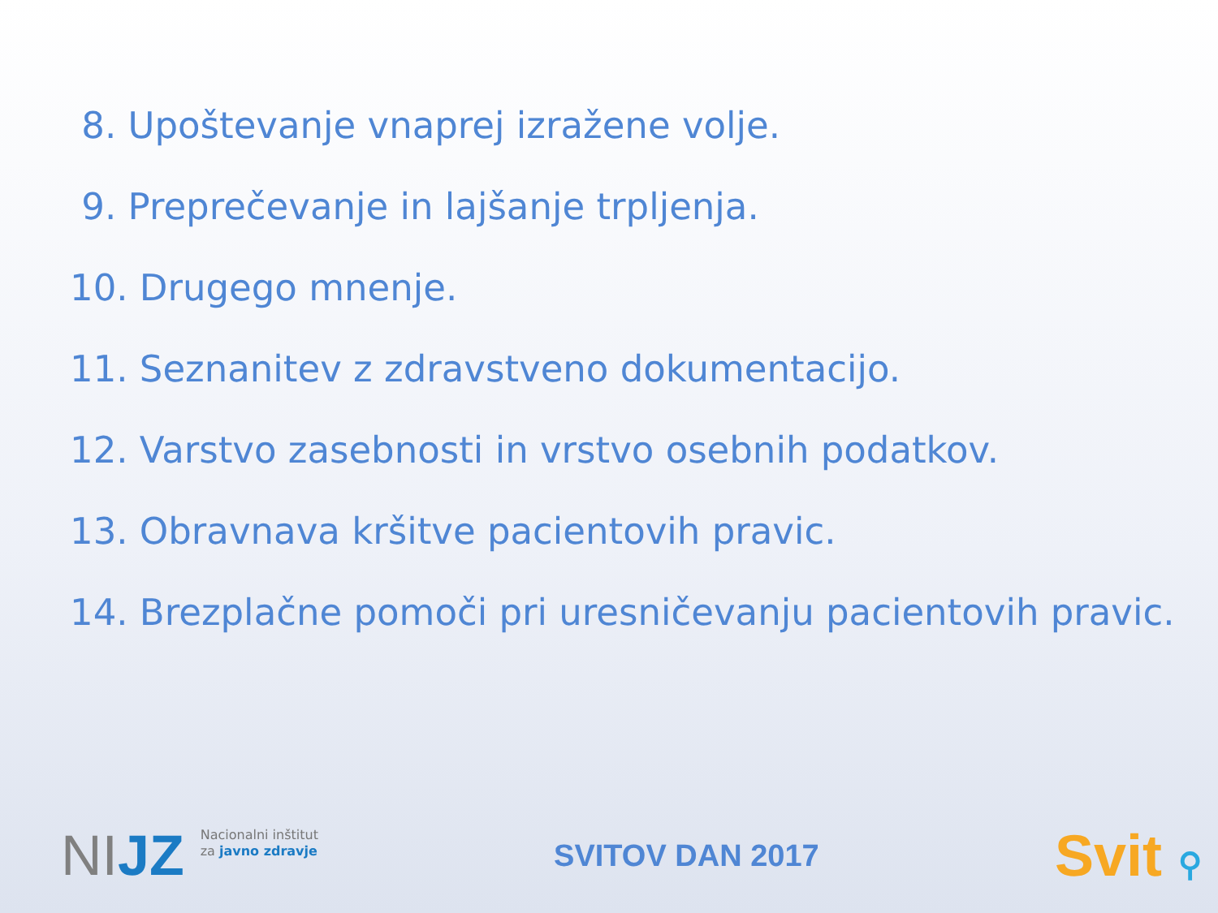8. Upoštevanje vnaprej izražene volje.
9. Preprečevanje in lajšanje trpljenja.
10. Drugego mnenje.
11. Seznanitev z zdravstveno dokumentacijo.
12. Varstvo zasebnosti in vrstvo osebnih podatkov.
13. Obravnava kršitve pacientovih pravic.
14. Brezplačne pomoči pri uresničevanju pacientovih pravic.
NIJZ
Nacionalni inštitut
za javno zdravje
SVITOV DAN 2017
Svit ⚲